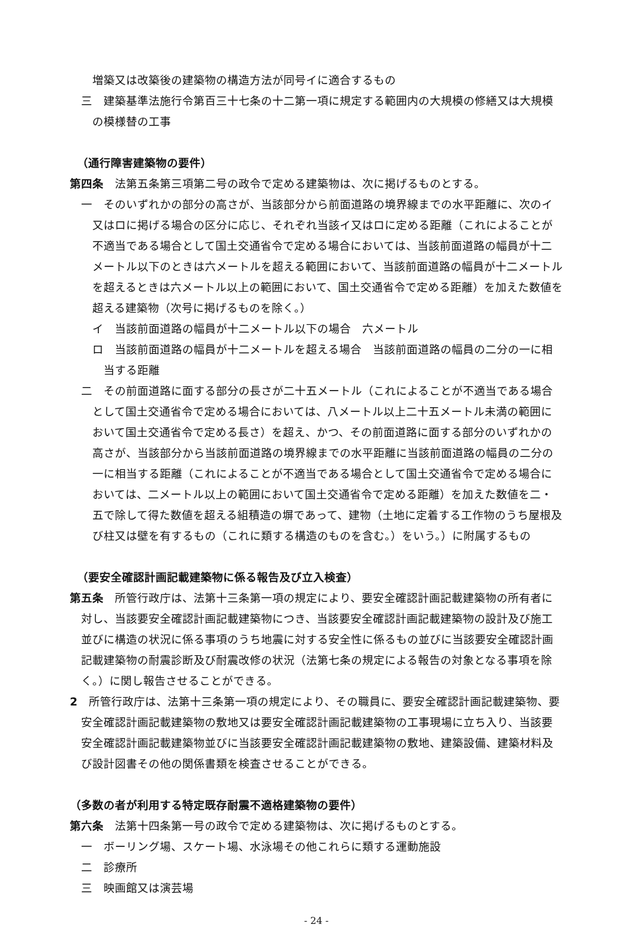増築又は改築後の建築物の構造方法が同号イに適合するもの
三　建築基準法施行令第百三十七条の十二第一項に規定する範囲内の大規模の修繕又は大規模の模様替の工事
（通行障害建築物の要件）
第四条　法第五条第三項第二号の政令で定める建築物は、次に掲げるものとする。
一　そのいずれかの部分の高さが、当該部分から前面道路の境界線までの水平距離に、次のイ又はロに掲げる場合の区分に応じ、それぞれ当該イ又はロに定める距離（これによることが不適当である場合として国土交通省令で定める場合においては、当該前面道路の幅員が十二メートル以下のときは六メートルを超える範囲において、当該前面道路の幅員が十二メートルを超えるときは六メートル以上の範囲において、国土交通省令で定める距離）を加えた数値を超える建築物（次号に掲げるものを除く。）
イ　当該前面道路の幅員が十二メートル以下の場合　六メートル
ロ　当該前面道路の幅員が十二メートルを超える場合　当該前面道路の幅員の二分の一に相当する距離
二　その前面道路に面する部分の長さが二十五メートル（これによることが不適当である場合として国土交通省令で定める場合においては、八メートル以上二十五メートル未満の範囲において国土交通省令で定める長さ）を超え、かつ、その前面道路に面する部分のいずれかの高さが、当該部分から当該前面道路の境界線までの水平距離に当該前面道路の幅員の二分の一に相当する距離（これによることが不適当である場合として国土交通省令で定める場合においては、二メートル以上の範囲において国土交通省令で定める距離）を加えた数値を二・五で除して得た数値を超える組積造の塀であって、建物（土地に定着する工作物のうち屋根及び柱又は壁を有するもの（これに類する構造のものを含む。）をいう。）に附属するもの
（要安全確認計画記載建築物に係る報告及び立入検査）
第五条　所管行政庁は、法第十三条第一項の規定により、要安全確認計画記載建築物の所有者に対し、当該要安全確認計画記載建築物につき、当該要安全確認計画記載建築物の設計及び施工並びに構造の状況に係る事項のうち地震に対する安全性に係るもの並びに当該要安全確認計画記載建築物の耐震診断及び耐震改修の状況（法第七条の規定による報告の対象となる事項を除く。）に関し報告させることができる。
2　所管行政庁は、法第十三条第一項の規定により、その職員に、要安全確認計画記載建築物、要安全確認計画記載建築物の敷地又は要安全確認計画記載建築物の工事現場に立ち入り、当該要安全確認計画記載建築物並びに当該要安全確認計画記載建築物の敷地、建築設備、建築材料及び設計図書その他の関係書類を検査させることができる。
（多数の者が利用する特定既存耐震不適格建築物の要件）
第六条　法第十四条第一号の政令で定める建築物は、次に掲げるものとする。
一　ボーリング場、スケート場、水泳場その他これらに類する運動施設
二　診療所
三　映画館又は演芸場
- 24 -